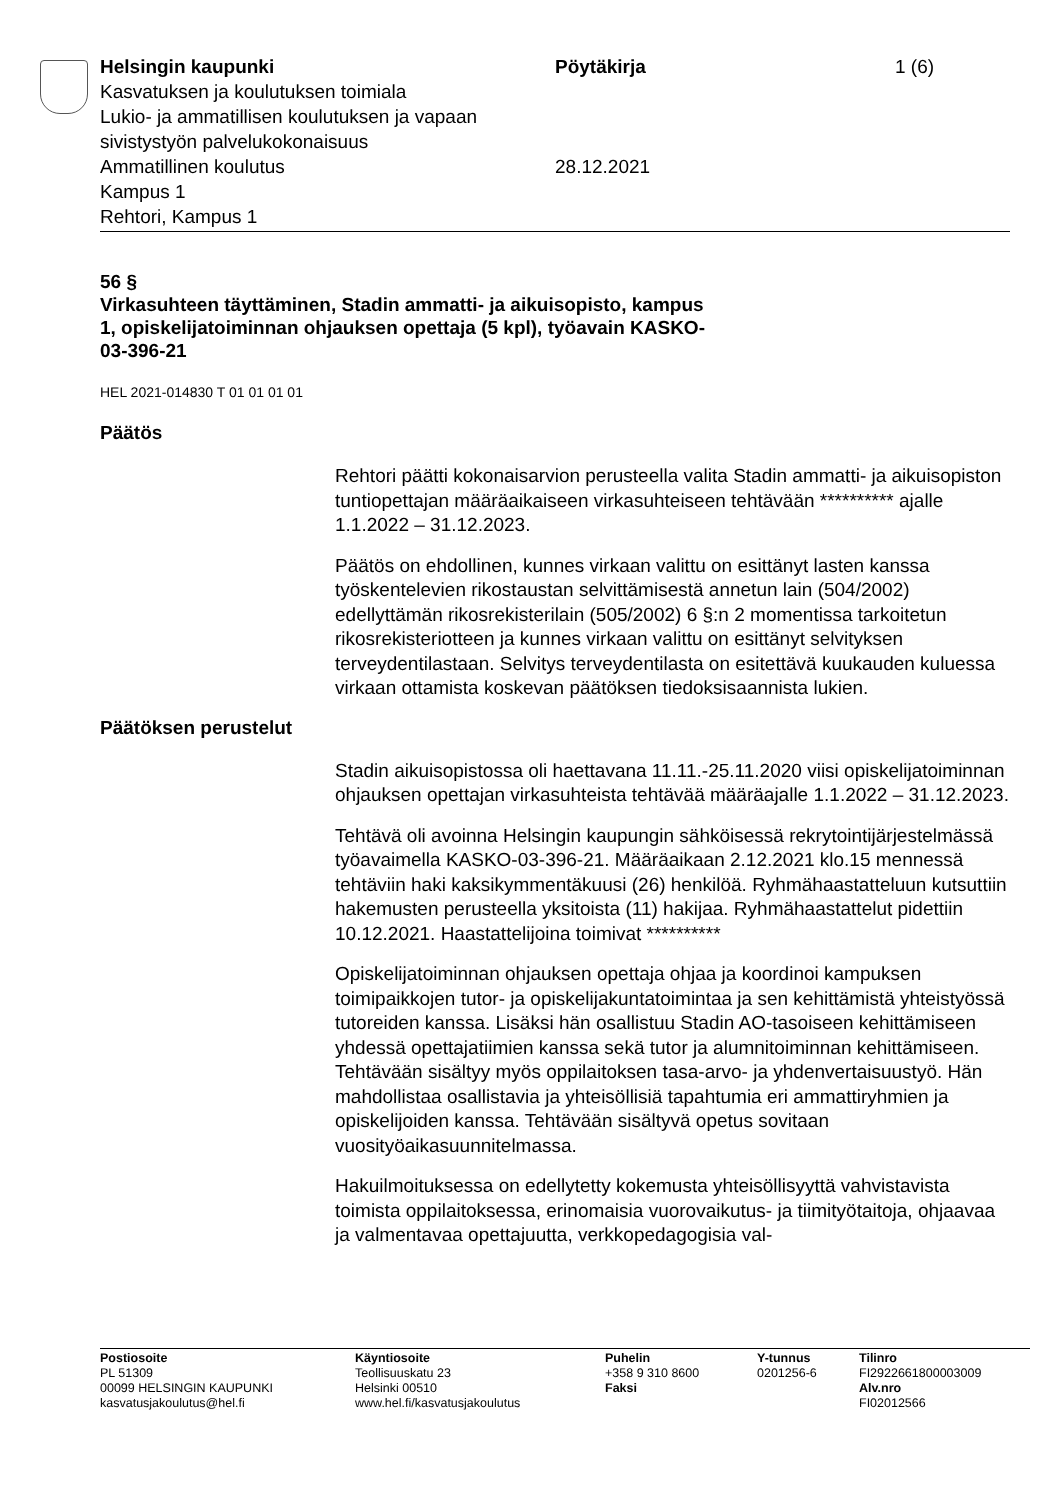Helsingin kaupunki
Kasvatuksen ja koulutuksen toimiala
Lukio- ja ammatillisen koulutuksen ja vapaan sivistystyön palvelukokonaisuus
Ammatillinen koulutus
Kampus 1
Rehtori, Kampus 1
Pöytäkirja
28.12.2021
1 (6)
56 §
Virkasuhteen täyttäminen, Stadin ammatti- ja aikuisopisto, kampus
1, opiskelijatoiminnan ohjauksen opettaja (5 kpl), työavain KASKO-
03-396-21
HEL 2021-014830 T 01 01 01 01
Päätös
Rehtori päätti kokonaisarvion perusteella valita Stadin ammatti- ja aikuisopiston tuntiopettajan määräaikaiseen virkasuhteiseen tehtävään ********** ajalle 1.1.2022 – 31.12.2023.
Päätös on ehdollinen, kunnes virkaan valittu on esittänyt lasten kanssa työskentelevien rikostaustan selvittämisestä annetun lain (504/2002) edellyttämän rikosrekisterilain (505/2002) 6 §:n 2 momentissa tarkoitetun rikosrekisteriotteen ja kunnes virkaan valittu on esittänyt selvityksen terveydentilastaan. Selvitys terveydentilasta on esitettävä kuukauden kuluessa virkaan ottamista koskevan päätöksen tiedoksisaannista lukien.
Päätöksen perustelut
Stadin aikuisopistossa oli haettavana 11.11.-25.11.2020 viisi opiskelijatoiminnan ohjauksen opettajan virkasuhteista tehtävää määräajalle 1.1.2022 – 31.12.2023.
Tehtävä oli avoinna Helsingin kaupungin sähköisessä rekrytointijärjestelmässä työavaimella KASKO-03-396-21. Määräaikaan 2.12.2021 klo.15 mennessä tehtäviin haki kaksikymmentäkuusi (26) henkilöä. Ryhmähaastatteluun kutsuttiin hakemusten perusteella yksitoista (11) hakijaa. Ryhmähaastattelut pidettiin 10.12.2021. Haastattelijoina toimivat **********
Opiskelijatoiminnan ohjauksen opettaja ohjaa ja koordinoi kampuksen toimipaikkojen tutor- ja opiskelijakuntatoimintaa ja sen kehittämistä yhteistyössä tutoreiden kanssa. Lisäksi hän osallistuu Stadin AO-tasoiseen kehittämiseen yhdessä opettajatiimien kanssa sekä tutor ja alumnitoiminnan kehittämiseen. Tehtävään sisältyy myös oppilaitoksen tasa-arvo- ja yhdenvertaisuustyö. Hän mahdollistaa osallistavia ja yhteisöllisiä tapahtumia eri ammattiryhmien ja opiskelijoiden kanssa. Tehtävään sisältyvä opetus sovitaan vuosityöaikasuunnitelmassa.
Hakuilmoituksessa on edellytetty kokemusta yhteisöllisyyttä vahvistavista toimista oppilaitoksessa, erinomaisia vuorovaikutus- ja tiimityötaitoja, ohjaavaa ja valmentavaa opettajuutta, verkkopedagogisia val-
Postiosoite
PL 51309
00099 HELSINGIN KAUPUNKI
kasvatusjakoulutus@hel.fi
Käyntiosoite
Teollisuuskatu 23
Helsinki 00510
www.hel.fi/kasvatusjakoulutus
Puhelin
+358 9 310 8600
Faksi
Y-tunnus
0201256-6
Tilinro
FI2922661800003009
Alv.nro
FI02012566